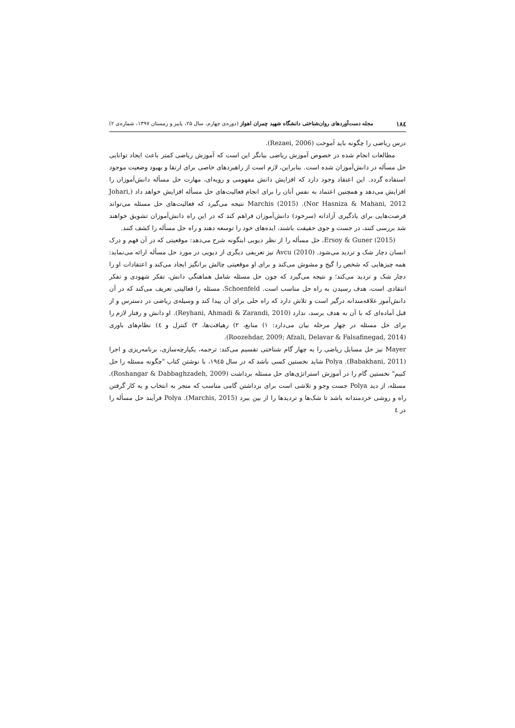۱۸٤ مجله دست‌آوردهای روان‌شناختی دانشگاه شهید چمران اهواز (دوره‌ی چهارم، سال ۲۵، پاییز و زمستان ۱۳۹۷، شماره‌ی ۲)
درس ریاضی را چگونه باید آموخت (Rezaei, 2006).
مطالعات انجام شده در خصوص آموزش ریاضی بیانگر این است که آموزش ریاضی کمتر باعث ایجاد توانایی حل مسأله در دانش‌آموزان شده است. بنابراین، لازم است از راهبردهای خاصی برای ارتقا و بهبود وضعیت موجود استفاده گردد. این اعتقاد وجود دارد که افزایش دانش مفهومی و رویه‌ای، مهارت حل مسأله دانش‌آموزان را افزایش می‌دهد و همچنین اعتماد به نفس آنان را برای انجام فعالیت‌های حل مسأله افزایش خواهد داد (Johari, Nor Hasniza & Mahani, 2012). Marchis (2015) نتیجه می‌گیرد که فعالیت‌های حل مسئله می‌تواند فرصت‌هایی برای یادگیری آزادانه (سرخود) دانش‌آموزان فراهم کند که در این راه دانش‌آموزان تشویق خواهند شد بررسی کنند، در جست و جوی حقیقت باشند، ایده‌های خود را توسعه دهند و راه حل مسأله را کشف کنند.
Ersoy & Guner (2015)، حل مسأله را از نظر دیویی اینگونه شرح می‌دهد: موقعیتی که در آن فهم و درک انسان دچار شک و تردید می‌شود. Avcu (2010) نیز تعریفی دیگری از دیویی در مورد حل مسأله ارائه می‌نماید: همه چیزهایی که شخص را گیج و مشوش می‌کند و برای او موقعیتی چالش برانگیز ایجاد می‌کند و اعتقادات او را دچار شک و تردید می‌کند؛ و نتیجه می‌گیرد که چون حل مسئله شامل هماهنگی دانش، تفکر شهودی و تفکر انتقادی است، هدف رسیدن به راه حل مناسب است. Schoenfeld، مسئله را فعالیتی تعریف می‌کند که در آن دانش‌آموز علاقه‌مندانه درگیر است و تلاش دارد که راه حلی برای آن پیدا کند و وسیله‌ی ریاضی در دسترس و از قبل آماده‌ای که با آن به هدف برسد، ندارد (Reyhani, Ahmadi & Zarandi, 2010). او دانش و رفتار لازم را برای حل مسئله در چهار مرحله بیان می‌دارد: ۱) منابع، ۲) رهیافت‌ها، ۳) کنترل و ٤) نظام‌های باوری (Roozehdar, 2009; Afzali, Delavar & Falsafinegad, 2014).
Mayer نیز حل مسایل ریاضی را به چهار گام شناختی تقسیم می‌کند: ترجمه، یکپارچه‌سازی، برنامه‌ریزی و اجرا (Babakhani, 2011). Polya شاید نخستین کسی باشد که در سال ۱۹٤۵، با نوشتن کتاب "چگونه مسئله را حل کنیم" نخستین گام را در آموزش استراتژی‌های حل مسئله برداشت (Roshangar & Dabbaghzadeh, 2009). مسئله، از دید Polya جست وجو و تلاشی است برای برداشتن گامی مناسب که منجر به انتخاب و به کار گرفتن راه و روشی خردمندانه باشد تا شک‌ها و تردیدها را از بین ببرد (Marchis, 2015). Polya فرآیند حل مسأله را در ٤